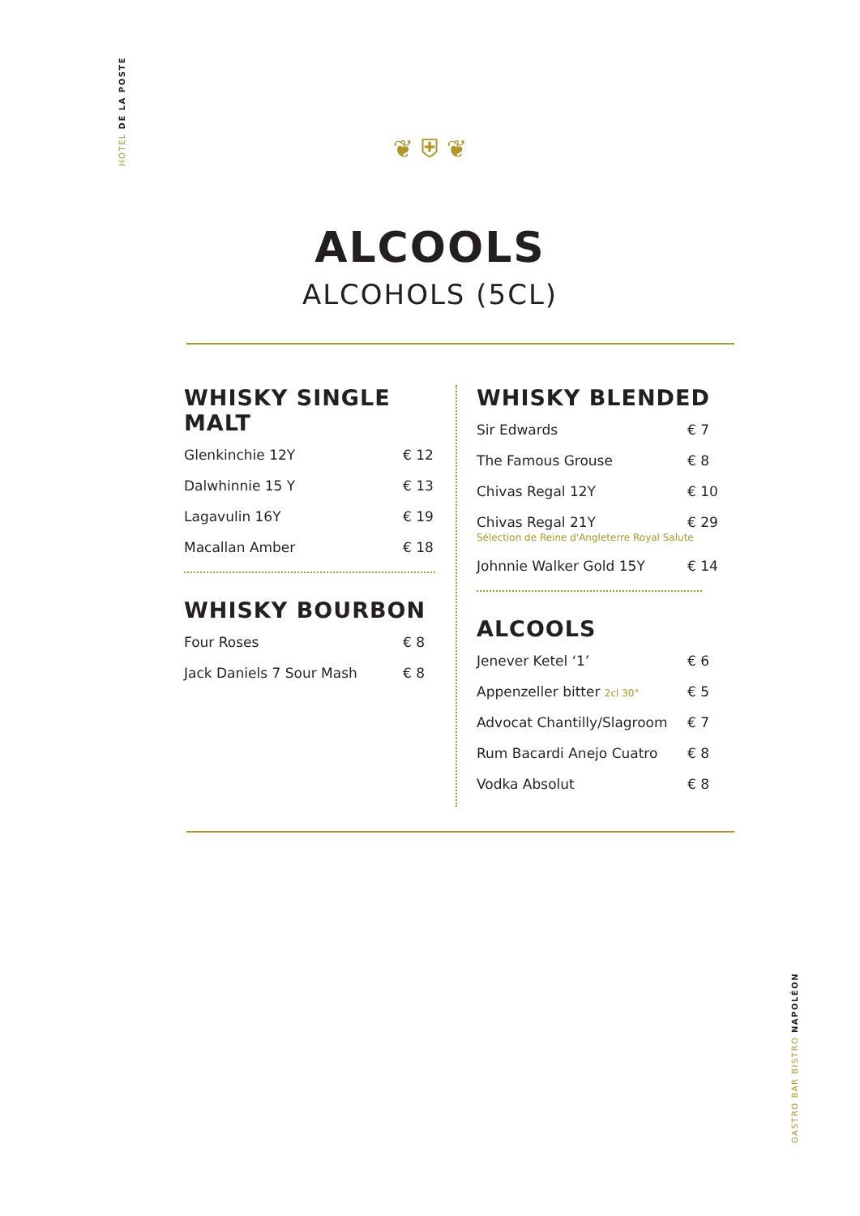HOTEL DE LA POSTE
GASTRO BAR BISTRO NAPOLÉON
❦ ⛨ ❦
ALCOOLS
ALCOHOLS (5CL)
WHISKY SINGLE MALT
Glenkinchie 12Y € 12
Dalwhinnie 15 Y € 13
Lagavulin 16Y € 19
Macallan Amber € 18
WHISKY BOURBON
Four Roses € 8
Jack Daniels 7 Sour Mash € 8
WHISKY BLENDED
Sir Edwards € 7
The Famous Grouse € 8
Chivas Regal 12Y € 10
Chivas Regal 21Y € 29
Sélection de Reine d'Angleterre Royal Salute
Johnnie Walker Gold 15Y € 14
ALCOOLS
Jenever Ketel ‘1’ € 6
Appenzeller bitter 2cl 30° € 5
Advocat Chantilly/Slagroom € 7
Rum Bacardi Anejo Cuatro € 8
Vodka Absolut € 8